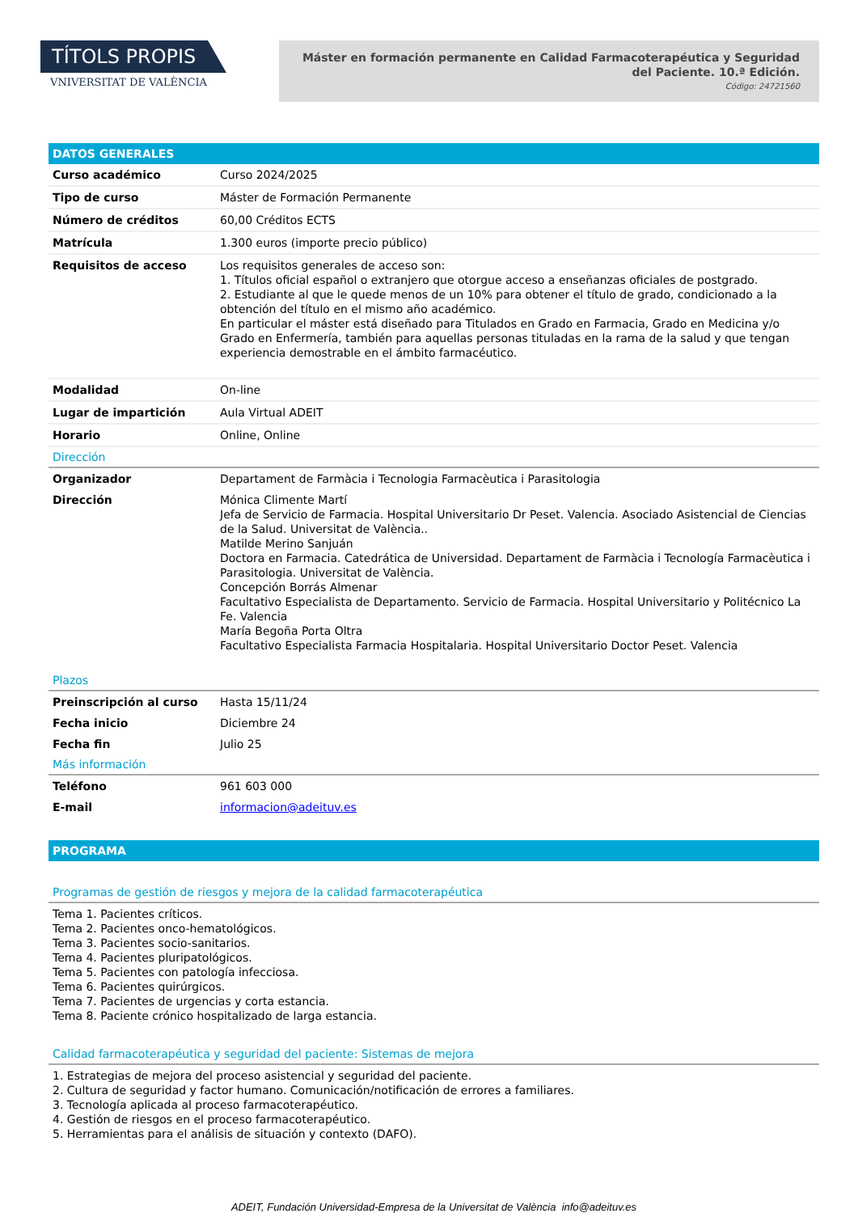TÍTOLS PROPIS
VNIVERSITAT DE VALÈNCIA
Máster en formación permanente en Calidad Farmacoterapéutica y Seguridad del Paciente. 10.ª Edición.
Código: 24721560
DATOS GENERALES
| Curso académico | Curso 2024/2025 |
| Tipo de curso | Máster de Formación Permanente |
| Número de créditos | 60,00 Créditos ECTS |
| Matrícula | 1.300 euros (importe precio público) |
| Requisitos de acceso | Los requisitos generales de acceso son: 1. Títulos oficial español o extranjero que otorgue acceso a enseñanzas oficiales de postgrado. 2. Estudiante al que le quede menos de un 10% para obtener el título de grado, condicionado a la obtención del título en el mismo año académico. En particular el máster está diseñado para Titulados en Grado en Farmacia, Grado en Medicina y/o Grado en Enfermería, también para aquellas personas tituladas en la rama de la salud y que tengan experiencia demostrable en el ámbito farmacéutico. |
| Modalidad | On-line |
| Lugar de impartición | Aula Virtual ADEIT |
| Horario | Online, Online |
Dirección
| Organizador | Departament de Farmàcia i Tecnologia Farmacèutica i Parasitologia |
| Dirección | Mónica Climente Martí Jefa de Servicio de Farmacia. Hospital Universitario Dr Peset. Valencia. Asociado Asistencial de Ciencias de la Salud. Universitat de València.. Matilde Merino Sanjuán Doctora en Farmacia. Catedrática de Universidad. Departament de Farmàcia i Tecnología Farmacèutica i Parasitologia. Universitat de València. Concepción Borrás Almenar Facultativo Especialista de Departamento. Servicio de Farmacia. Hospital Universitario y Politécnico La Fe. Valencia María Begoña Porta Oltra Facultativo Especialista Farmacia Hospitalaria. Hospital Universitario Doctor Peset. Valencia |
Plazos
| Preinscripción al curso | Hasta 15/11/24 |
| Fecha inicio | Diciembre 24 |
| Fecha fin | Julio 25 |
Más información
| Teléfono | 961 603 000 |
| E-mail | informacion@adeituv.es |
PROGRAMA
Programas de gestión de riesgos y mejora de la calidad farmacoterapéutica
Tema 1. Pacientes críticos.
Tema 2. Pacientes onco-hematológicos.
Tema 3. Pacientes socio-sanitarios.
Tema 4. Pacientes pluripatológicos.
Tema 5. Pacientes con patología infecciosa.
Tema 6. Pacientes quirúrgicos.
Tema 7. Pacientes de urgencias y corta estancia.
Tema 8. Paciente crónico hospitalizado de larga estancia.
Calidad farmacoterapéutica y seguridad del paciente: Sistemas de mejora
1. Estrategias de mejora del proceso asistencial y seguridad del paciente.
2. Cultura de seguridad y factor humano. Comunicación/notificación de errores a familiares.
3. Tecnología aplicada al proceso farmacoterapéutico.
4. Gestión de riesgos en el proceso farmacoterapéutico.
5. Herramientas para el análisis de situación y contexto (DAFO).
ADEIT, Fundación Universidad-Empresa de la Universitat de València info@adeituv.es